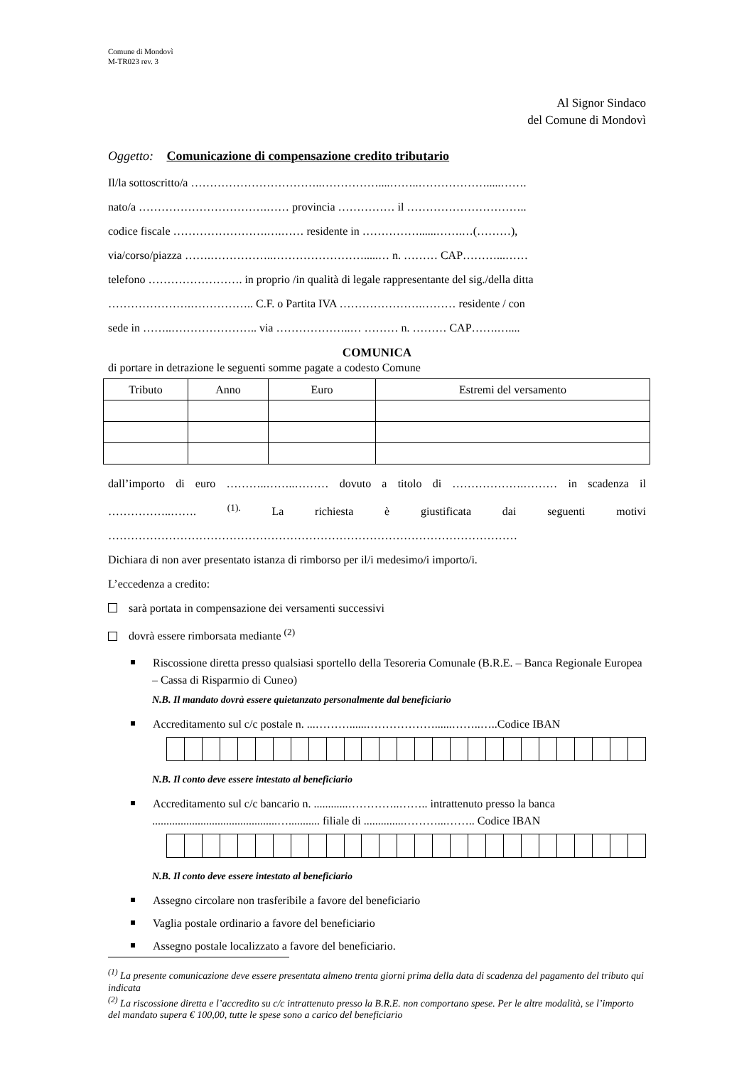Comune di Mondovì
M-TR023 rev. 3
Al Signor Sindaco
del Comune di Mondovì
Oggetto: Comunicazione di compensazione credito tributario
Il/la sottoscritto/a ……………………………..……………....……..……………….....…….
nato/a …………………………….…… provincia …………… il …………………………..
codice fiscale …………………….….…… residente in ……………......…….…(………),
via/corso/piazza …….……………..…………………….....… n. ……… CAP………...……
telefono ……………………. in proprio /in qualità di legale rappresentante del sig./della ditta
………………….…………….. C.F. o Partita IVA ………………….……… residente / con
sede in ……..………………….. via ………………..… ……… n. ……… CAP…….…....
COMUNICA
di portare in detrazione le seguenti somme pagate a codesto Comune
| Tributo | Anno | Euro | Estremi del versamento |
| --- | --- | --- | --- |
dall’importo di euro ………..……..……… dovuto a titolo di ……………….……… in scadenza il ……………..……. <sup>(1).</sup> La richiesta è giustificata dai seguenti motivi ………………………………………………………………………………………………
Dichiara di non aver presentato istanza di rimborso per il/i medesimo/i importo/i.
L’eccedenza a credito:
sarà portata in compensazione dei versamenti successivi
dovrà essere rimborsata mediante <sup>(2)</sup>
Riscossione diretta presso qualsiasi sportello della Tesoreria Comunale (B.R.E. – Banca Regionale Europea – Cassa di Risparmio di Cuneo)
N.B. Il mandato dovrà essere quietanzato personalmente dal beneficiario
Accreditamento sul c/c postale n. ...………......………………......……..…..Codice IBAN
N.B. Il conto deve essere intestato al beneficiario
Accreditamento sul c/c bancario n. ............…………..…….. intrattenuto presso la banca ............................................…........... filiale di ..............………...…….. Codice IBAN
N.B. Il conto deve essere intestato al beneficiario
Assegno circolare non trasferibile a favore del beneficiario
Vaglia postale ordinario a favore del beneficiario
Assegno postale localizzato a favore del beneficiario.
<sup>(1)</sup> La presente comunicazione deve essere presentata almeno trenta giorni prima della data di scadenza del pagamento del tributo qui indicata
<sup>(2)</sup> La riscossione diretta e l’accredito su c/c intrattenuto presso la B.R.E. non comportano spese. Per le altre modalità, se l’importo del mandato supera € 100,00, tutte le spese sono a carico del beneficiario